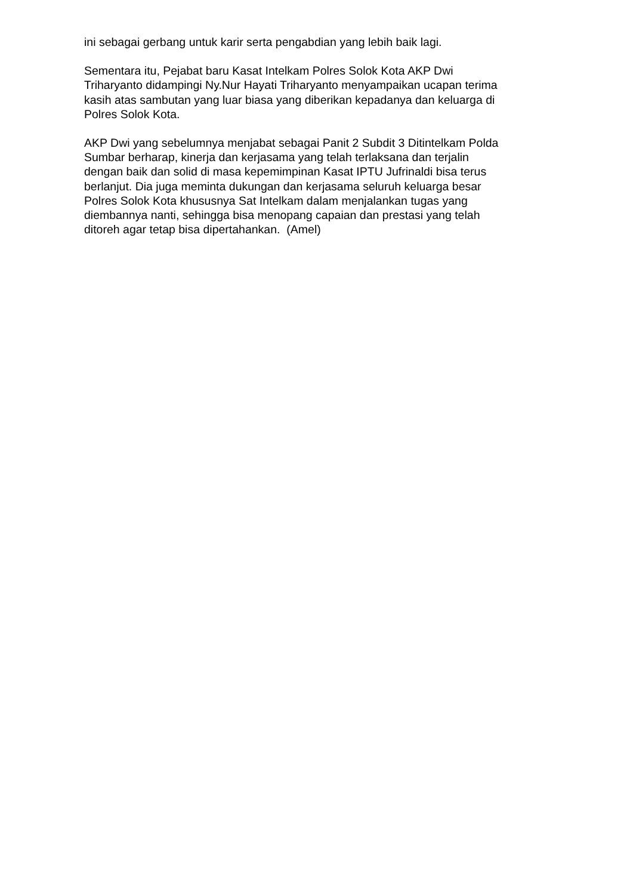ini sebagai gerbang untuk karir serta pengabdian yang lebih baik lagi.
Sementara itu, Pejabat baru Kasat Intelkam Polres Solok Kota AKP Dwi
Triharyanto didampingi Ny.Nur Hayati Triharyanto menyampaikan ucapan terima
kasih atas sambutan yang luar biasa yang diberikan kepadanya dan keluarga di
Polres Solok Kota.
AKP Dwi yang sebelumnya menjabat sebagai Panit 2 Subdit 3 Ditintelkam Polda
Sumbar berharap, kinerja dan kerjasama yang telah terlaksana dan terjalin
dengan baik dan solid di masa kepemimpinan Kasat IPTU Jufrinaldi bisa terus
berlanjut. Dia juga meminta dukungan dan kerjasama seluruh keluarga besar
Polres Solok Kota khususnya Sat Intelkam dalam menjalankan tugas yang
diembannya nanti, sehingga bisa menopang capaian dan prestasi yang telah
ditoreh agar tetap bisa dipertahankan. (Amel)